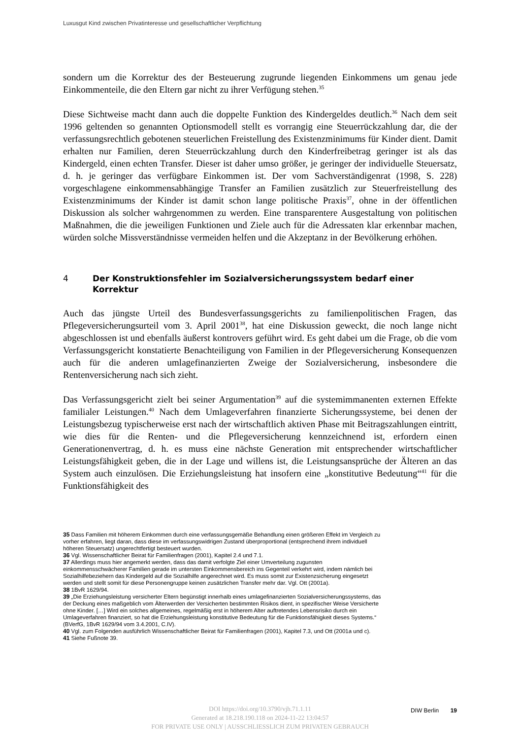Luxusgut Kind zwischen Privatinteresse und gesellschaftlicher Verpflichtung
sondern um die Korrektur des der Besteuerung zugrunde liegenden Einkommens um genau jede Einkommenteile, die den Eltern gar nicht zu ihrer Verfügung stehen.<sup>35</sup>
Diese Sichtweise macht dann auch die doppelte Funktion des Kindergeldes deutlich.<sup>36</sup> Nach dem seit 1996 geltenden so genannten Optionsmodell stellt es vorrangig eine Steuerrückzahlung dar, die der verfassungsrechtlich gebotenen steuerlichen Freistellung des Existenzminimums für Kinder dient. Damit erhalten nur Familien, deren Steuerrückzahlung durch den Kinderfreibetrag geringer ist als das Kindergeld, einen echten Transfer. Dieser ist daher umso größer, je geringer der individuelle Steuersatz, d. h. je geringer das verfügbare Einkommen ist. Der vom Sachverständigenrat (1998, S. 228) vorgeschlagene einkommensabhängige Transfer an Familien zusätzlich zur Steuerfreistellung des Existenzminimums der Kinder ist damit schon lange politische Praxis<sup>37</sup>, ohne in der öffentlichen Diskussion als solcher wahrgenommen zu werden. Eine transparentere Ausgestaltung von politischen Maßnahmen, die die jeweiligen Funktionen und Ziele auch für die Adressaten klar erkennbar machen, würden solche Missverständnisse vermeiden helfen und die Akzeptanz in der Bevölkerung erhöhen.
4 Der Konstruktionsfehler im Sozialversicherungssystem bedarf einer Korrektur
Auch das jüngste Urteil des Bundesverfassungsgerichts zu familienpolitischen Fragen, das Pflegeversicherungsurteil vom 3. April 2001<sup>38</sup>, hat eine Diskussion geweckt, die noch lange nicht abgeschlossen ist und ebenfalls äußerst kontrovers geführt wird. Es geht dabei um die Frage, ob die vom Verfassungsgericht konstatierte Benachteiligung von Familien in der Pflegeversicherung Konsequenzen auch für die anderen umlagefinanzierten Zweige der Sozialversicherung, insbesondere die Rentenversicherung nach sich zieht.
Das Verfassungsgericht zielt bei seiner Argumentation<sup>39</sup> auf die systemimmanenten externen Effekte familialer Leistungen.<sup>40</sup> Nach dem Umlageverfahren finanzierte Sicherungssysteme, bei denen der Leistungsbezug typischerweise erst nach der wirtschaftlich aktiven Phase mit Beitragszahlungen eintritt, wie dies für die Renten- und die Pflegeversicherung kennzeichnend ist, erfordern einen Generationenvertrag, d. h. es muss eine nächste Generation mit entsprechender wirtschaftlicher Leistungsfähigkeit geben, die in der Lage und willens ist, die Leistungsansprüche der Älteren an das System auch einzulösen. Die Erziehungsleistung hat insofern eine „konstitutive Bedeutung“<sup>41</sup> für die Funktionsfähigkeit des
35 Dass Familien mit höherem Einkommen durch eine verfassungsgemäße Behandlung einen größeren Effekt im Vergleich zu vorher erfahren, liegt daran, dass diese im verfassungswidrigen Zustand überproportional (entsprechend ihrem individuell höheren Steuersatz) ungerechtfertigt besteuert wurden.
36 Vgl. Wissenschaftlicher Beirat für Familienfragen (2001), Kapitel 2.4 und 7.1.
37 Allerdings muss hier angemerkt werden, dass das damit verfolgte Ziel einer Umverteilung zugunsten einkommensschwächerer Familien gerade im untersten Einkommensbereich ins Gegenteil verkehrt wird, indem nämlich bei Sozialhilfebeziehern das Kindergeld auf die Sozialhilfe angerechnet wird. Es muss somit zur Existenzsicherung eingesetzt werden und stellt somit für diese Personengruppe keinen zusätzlichen Transfer mehr dar. Vgl. Ott (2001a).
38 1BvR 1629/94.
39 „Die Erziehungsleistung versicherter Eltern begünstigt innerhalb eines umlagefinanzierten Sozialversicherungssystems, das der Deckung eines maßgeblich vom Älterwerden der Versicherten bestimmten Risikos dient, in spezifischer Weise Versicherte ohne Kinder. […] Wird ein solches allgemeines, regelmäßig erst in höherem Alter auftretendes Lebensrisiko durch ein Umlageverfahren finanziert, so hat die Erziehungsleistung konstitutive Bedeutung für die Funktionsfähigkeit dieses Systems.“ (BVerfG, 1BvR 1629/94 vom 3.4.2001, C.IV).
40 Vgl. zum Folgenden ausführlich Wissenschaftlicher Beirat für Familienfragen (2001), Kapitel 7.3, und Ott (2001a und c).
41 Siehe Fußnote 39.
DOI https://doi.org/10.3790/vjh.71.1.11
Generated at 18.218.190.118 on 2024-11-22 13:04:57
FOR PRIVATE USE ONLY | AUSSCHLIESSLICH ZUM PRIVATEN GEBRAUCH
DIW Berlin 19